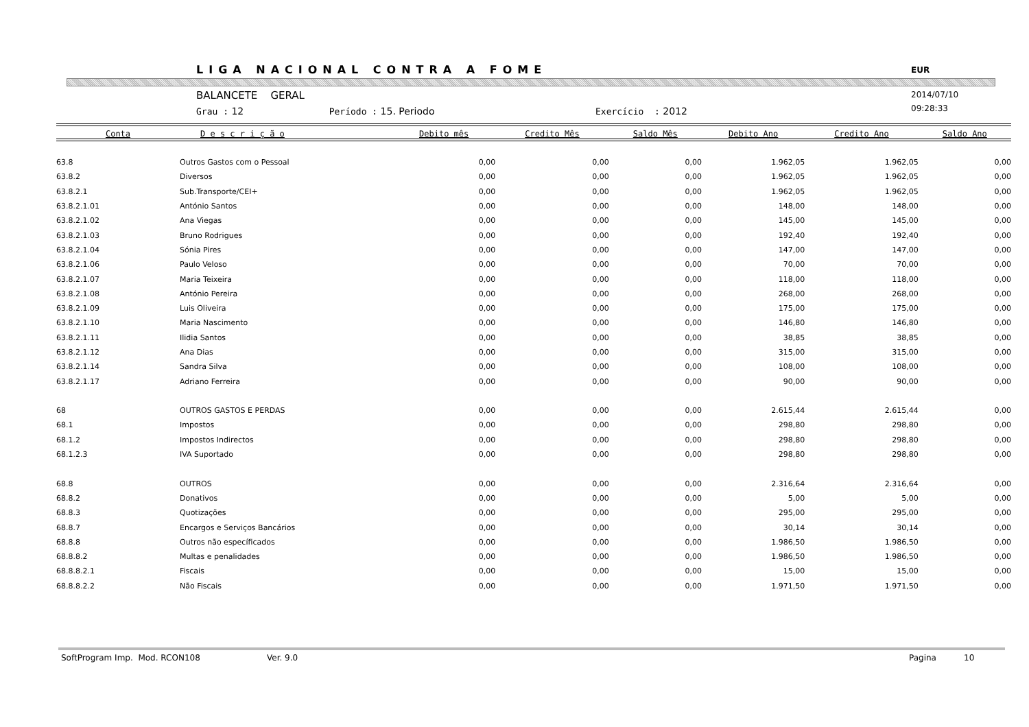LIGA NACIONAL CONTRA A FOME EUR
BALANCETE GERAL
Grau : 12 Período : 15. Periodo Exercício : 2012
2014/07/10
09:28:33
| Conta | D e s c r i ç ã o | Debito mês | Credito Mês | Saldo Mês | Debito Ano | Credito Ano | Saldo Ano |
| --- | --- | --- | --- | --- | --- | --- | --- |
| 63.8 | Outros Gastos com o Pessoal | 0,00 | 0,00 | 0,00 | 1.962,05 | 1.962,05 | 0,00 |
| 63.8.2 | Diversos | 0,00 | 0,00 | 0,00 | 1.962,05 | 1.962,05 | 0,00 |
| 63.8.2.1 | Sub.Transporte/CEI+ | 0,00 | 0,00 | 0,00 | 1.962,05 | 1.962,05 | 0,00 |
| 63.8.2.1.01 | António Santos | 0,00 | 0,00 | 0,00 | 148,00 | 148,00 | 0,00 |
| 63.8.2.1.02 | Ana Viegas | 0,00 | 0,00 | 0,00 | 145,00 | 145,00 | 0,00 |
| 63.8.2.1.03 | Bruno Rodrigues | 0,00 | 0,00 | 0,00 | 192,40 | 192,40 | 0,00 |
| 63.8.2.1.04 | Sónia Pires | 0,00 | 0,00 | 0,00 | 147,00 | 147,00 | 0,00 |
| 63.8.2.1.06 | Paulo Veloso | 0,00 | 0,00 | 0,00 | 70,00 | 70,00 | 0,00 |
| 63.8.2.1.07 | Maria Teixeira | 0,00 | 0,00 | 0,00 | 118,00 | 118,00 | 0,00 |
| 63.8.2.1.08 | António Pereira | 0,00 | 0,00 | 0,00 | 268,00 | 268,00 | 0,00 |
| 63.8.2.1.09 | Luis Oliveira | 0,00 | 0,00 | 0,00 | 175,00 | 175,00 | 0,00 |
| 63.8.2.1.10 | Maria Nascimento | 0,00 | 0,00 | 0,00 | 146,80 | 146,80 | 0,00 |
| 63.8.2.1.11 | Ilidia Santos | 0,00 | 0,00 | 0,00 | 38,85 | 38,85 | 0,00 |
| 63.8.2.1.12 | Ana Dias | 0,00 | 0,00 | 0,00 | 315,00 | 315,00 | 0,00 |
| 63.8.2.1.14 | Sandra Silva | 0,00 | 0,00 | 0,00 | 108,00 | 108,00 | 0,00 |
| 63.8.2.1.17 | Adriano Ferreira | 0,00 | 0,00 | 0,00 | 90,00 | 90,00 | 0,00 |
| 68 | OUTROS GASTOS E PERDAS | 0,00 | 0,00 | 0,00 | 2.615,44 | 2.615,44 | 0,00 |
| 68.1 | Impostos | 0,00 | 0,00 | 0,00 | 298,80 | 298,80 | 0,00 |
| 68.1.2 | Impostos Indirectos | 0,00 | 0,00 | 0,00 | 298,80 | 298,80 | 0,00 |
| 68.1.2.3 | IVA Suportado | 0,00 | 0,00 | 0,00 | 298,80 | 298,80 | 0,00 |
| 68.8 | OUTROS | 0,00 | 0,00 | 0,00 | 2.316,64 | 2.316,64 | 0,00 |
| 68.8.2 | Donativos | 0,00 | 0,00 | 0,00 | 5,00 | 5,00 | 0,00 |
| 68.8.3 | Quotizações | 0,00 | 0,00 | 0,00 | 295,00 | 295,00 | 0,00 |
| 68.8.7 | Encargos e Serviços Bancários | 0,00 | 0,00 | 0,00 | 30,14 | 30,14 | 0,00 |
| 68.8.8 | Outros não específicados | 0,00 | 0,00 | 0,00 | 1.986,50 | 1.986,50 | 0,00 |
| 68.8.8.2 | Multas e penalidades | 0,00 | 0,00 | 0,00 | 1.986,50 | 1.986,50 | 0,00 |
| 68.8.8.2.1 | Fiscais | 0,00 | 0,00 | 0,00 | 15,00 | 15,00 | 0,00 |
| 68.8.8.2.2 | Não Fiscais | 0,00 | 0,00 | 0,00 | 1.971,50 | 1.971,50 | 0,00 |
SoftProgram Imp. Mod. RCON108 Ver. 9.0 Pagina 10